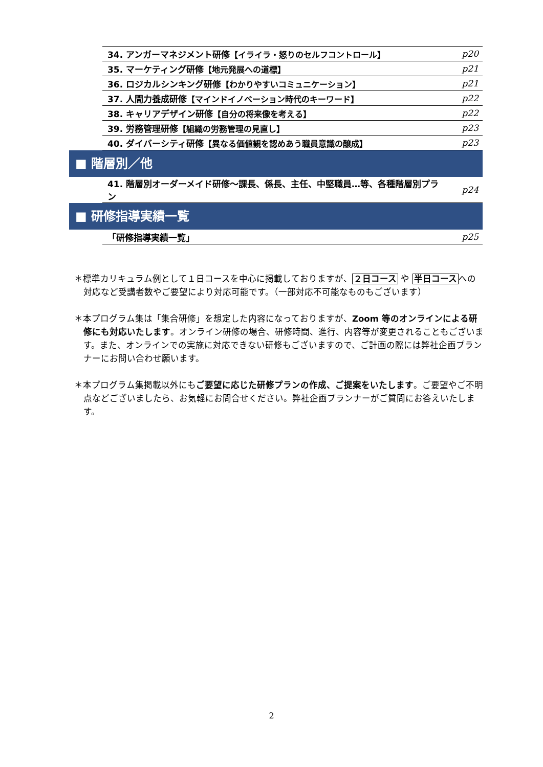| 34. アンガーマネジメント研修 【イライラ・怒りのセルフコントロール】 | p20 |
| 35. マーケティング研修 【地元発展への道標】 | p21 |
| 36. ロジカルシンキング研修 【わかりやすいコミュニケーション】 | p21 |
| 37. 人間力養成研修 【マインドイノベーション時代のキーワード】 | p22 |
| 38. キャリアデザイン研修 【自分の将来像を考える】 | p22 |
| 39. 労務管理研修 【組織の労務管理の見直し】 | p23 |
| 40. ダイバーシティ研修 【異なる価値観を認めあう職員意識の醸成】 | p23 |
■ 階層別／他
| 41. 階層別オーダーメイド研修～課長、係長、主任、中堅職員…等、各種階層別プラン | p24 |
■ 研修指導実績一覧
| 「研修指導実績一覧」 | p25 |
＊標準カリキュラム例として１日コースを中心に掲載しておりますが、２日コース や 半日コースへの対応など受講者数やご要望により対応可能です。（一部対応不可能なものもございます）
＊本プログラム集は「集合研修」を想定した内容になっておりますが、Zoom 等のオンラインによる研修にも対応いたします。オンライン研修の場合、研修時間、進行、内容等が変更されることもございます。また、オンラインでの実施に対応できない研修もございますので、ご計画の際には弊社企画プランナーにお問い合わせ願います。
＊本プログラム集掲載以外にもご要望に応じた研修プランの作成、ご提案をいたします。ご要望やご不明点などございましたら、お気軽にお問合せください。弊社企画プランナーがご質問にお答えいたします。
2